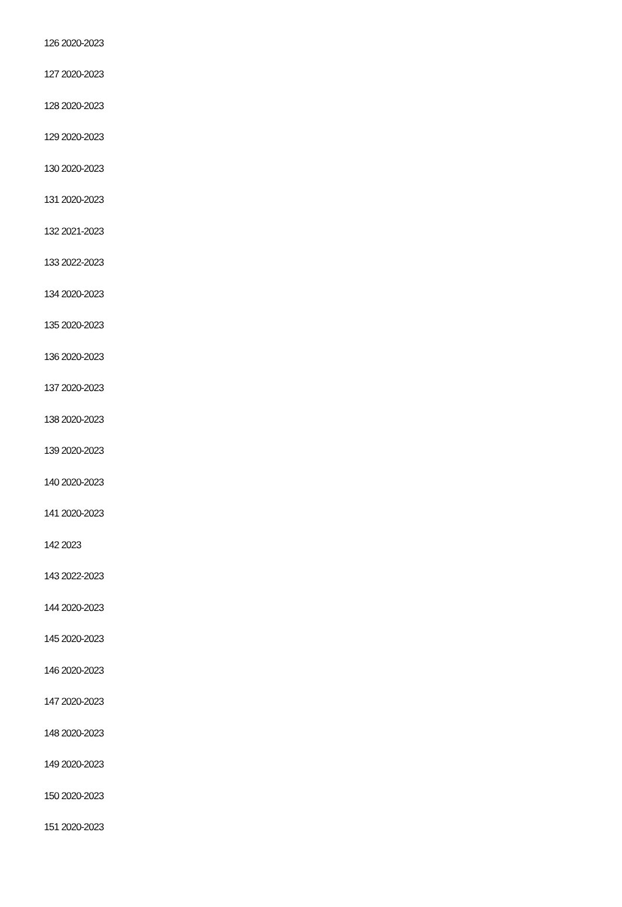| 126 | 2020-2023 |
| 127 | 2020-2023 |
| 128 | 2020-2023 |
| 129 | 2020-2023 |
| 130 | 2020-2023 |
| 131 | 2020-2023 |
| 132 | 2021-2023 |
| 133 | 2022-2023 |
| 134 | 2020-2023 |
| 135 | 2020-2023 |
| 136 | 2020-2023 |
| 137 | 2020-2023 |
| 138 | 2020-2023 |
| 139 | 2020-2023 |
| 140 | 2020-2023 |
| 141 | 2020-2023 |
| 142 | 2023 |
| 143 | 2022-2023 |
| 144 | 2020-2023 |
| 145 | 2020-2023 |
| 146 | 2020-2023 |
| 147 | 2020-2023 |
| 148 | 2020-2023 |
| 149 | 2020-2023 |
| 150 | 2020-2023 |
| 151 | 2020-2023 |